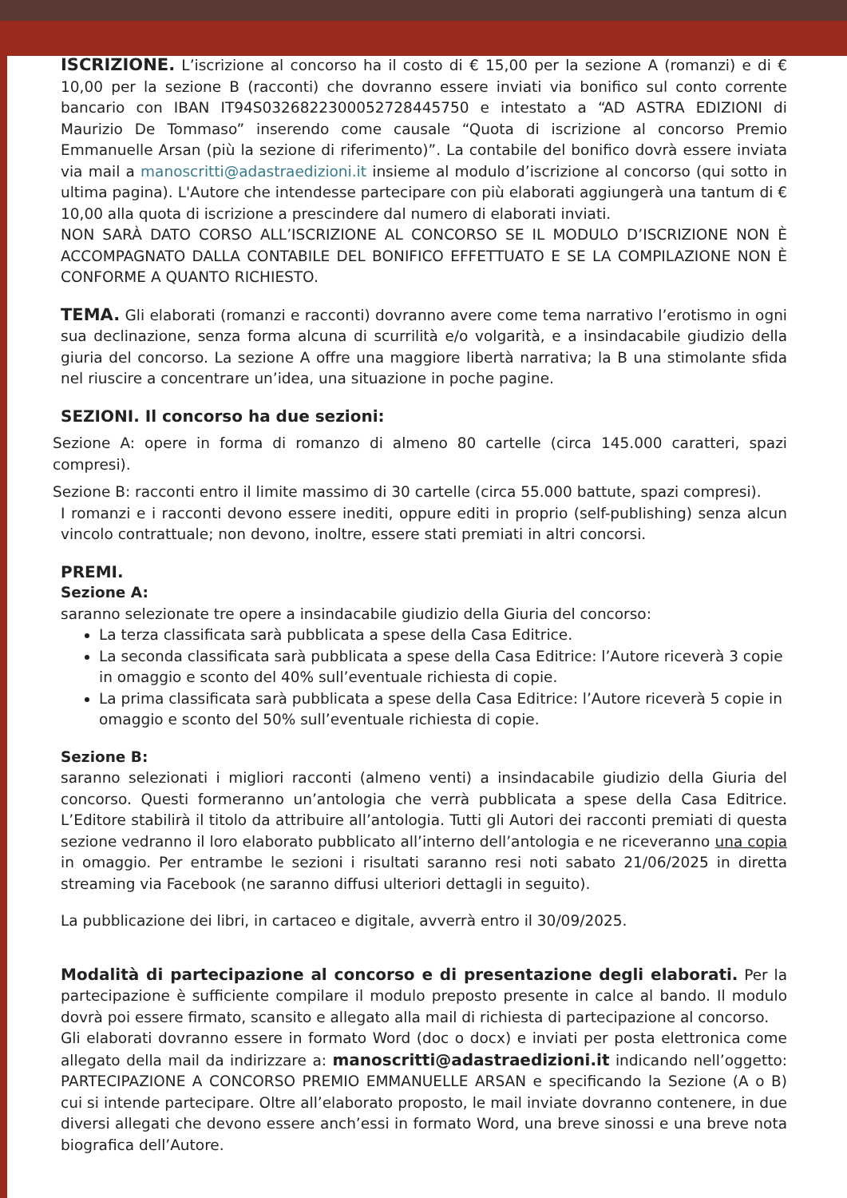ISCRIZIONE. L’iscrizione al concorso ha il costo di € 15,00 per la sezione A (romanzi) e di € 10,00 per la sezione B (racconti) che dovranno essere inviati via bonifico sul conto corrente bancario con IBAN IT94S0326822300052728445750 e intestato a “AD ASTRA EDIZIONI di Maurizio De Tommaso” inserendo come causale “Quota di iscrizione al concorso Premio Emmanuelle Arsan (più la sezione di riferimento)”. La contabile del bonifico dovrà essere inviata via mail a manoscritti@adastraedizioni.it insieme al modulo d’iscrizione al concorso (qui sotto in ultima pagina). L'Autore che intendesse partecipare con più elaborati aggiungerà una tantum di € 10,00 alla quota di iscrizione a prescindere dal numero di elaborati inviati.
NON SARÀ DATO CORSO ALL’ISCRIZIONE AL CONCORSO SE IL MODULO D’ISCRIZIONE NON È ACCOMPAGNATO DALLA CONTABILE DEL BONIFICO EFFETTUATO E SE LA COMPILAZIONE NON È CONFORME A QUANTO RICHIESTO.
TEMA. Gli elaborati (romanzi e racconti) dovranno avere come tema narrativo l’erotismo in ogni sua declinazione, senza forma alcuna di scurrilità e/o volgarità, e a insindacabile giudizio della giuria del concorso. La sezione A offre una maggiore libertà narrativa; la B una stimolante sfida nel riuscire a concentrare un’idea, una situazione in poche pagine.
SEZIONI. Il concorso ha due sezioni:
Sezione A: opere in forma di romanzo di almeno 80 cartelle (circa 145.000 caratteri, spazi compresi).
Sezione B: racconti entro il limite massimo di 30 cartelle (circa 55.000 battute, spazi compresi).
I romanzi e i racconti devono essere inediti, oppure editi in proprio (self-publishing) senza alcun vincolo contrattuale; non devono, inoltre, essere stati premiati in altri concorsi.
PREMI.
Sezione A:
saranno selezionate tre opere a insindacabile giudizio della Giuria del concorso:
La terza classificata sarà pubblicata a spese della Casa Editrice.
La seconda classificata sarà pubblicata a spese della Casa Editrice: l’Autore riceverà 3 copie in omaggio e sconto del 40% sull’eventuale richiesta di copie.
La prima classificata sarà pubblicata a spese della Casa Editrice: l’Autore riceverà 5 copie in omaggio e sconto del 50% sull’eventuale richiesta di copie.
Sezione B:
saranno selezionati i migliori racconti (almeno venti) a insindacabile giudizio della Giuria del concorso. Questi formeranno un’antologia che verrà pubblicata a spese della Casa Editrice. L’Editore stabilirà il titolo da attribuire all’antologia. Tutti gli Autori dei racconti premiati di questa sezione vedranno il loro elaborato pubblicato all’interno dell’antologia e ne riceveranno una copia in omaggio. Per entrambe le sezioni i risultati saranno resi noti sabato 21/06/2025 in diretta streaming via Facebook (ne saranno diffusi ulteriori dettagli in seguito).
La pubblicazione dei libri, in cartaceo e digitale, avverrà entro il 30/09/2025.
Modalità di partecipazione al concorso e di presentazione degli elaborati. Per la partecipazione è sufficiente compilare il modulo preposto presente in calce al bando. Il modulo dovrà poi essere firmato, scansito e allegato alla mail di richiesta di partecipazione al concorso.
Gli elaborati dovranno essere in formato Word (doc o docx) e inviati per posta elettronica come allegato della mail da indirizzare a: manoscritti@adastraedizioni.it indicando nell’oggetto: PARTECIPAZIONE A CONCORSO PREMIO EMMANUELLE ARSAN e specificando la Sezione (A o B) cui si intende partecipare. Oltre all’elaborato proposto, le mail inviate dovranno contenere, in due diversi allegati che devono essere anch’essi in formato Word, una breve sinossi e una breve nota biografica dell’Autore.